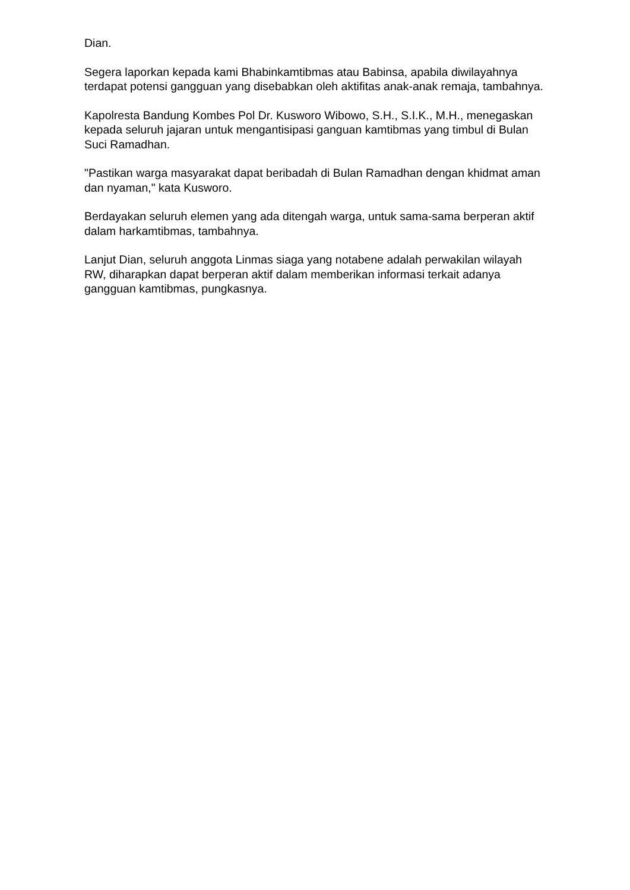Dian.
Segera laporkan kepada kami Bhabinkamtibmas atau Babinsa, apabila diwilayahnya terdapat potensi gangguan yang disebabkan oleh aktifitas anak-anak remaja, tambahnya.
Kapolresta Bandung Kombes Pol Dr. Kusworo Wibowo, S.H., S.I.K., M.H., menegaskan kepada seluruh jajaran untuk mengantisipasi ganguan kamtibmas yang timbul di Bulan Suci Ramadhan.
"Pastikan warga masyarakat dapat beribadah di Bulan Ramadhan dengan khidmat aman dan nyaman," kata Kusworo.
Berdayakan seluruh elemen yang ada ditengah warga, untuk sama-sama berperan aktif dalam harkamtibmas, tambahnya.
Lanjut Dian, seluruh anggota Linmas siaga yang notabene adalah perwakilan wilayah RW, diharapkan dapat berperan aktif dalam memberikan informasi terkait adanya gangguan kamtibmas, pungkasnya.